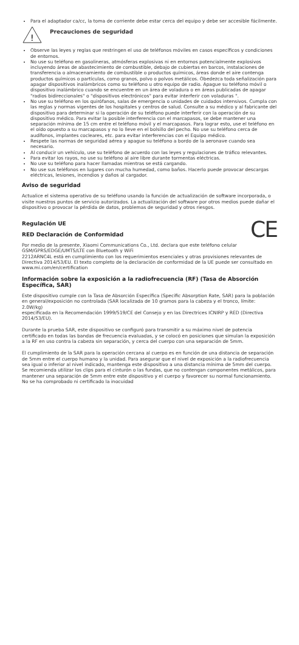Para el adaptador ca/cc, la toma de corriente debe estar cerca del equipo y debe ser accesible fácilmente.
!
Precauciones de seguridad
Observe las leyes y reglas que restringen el uso de teléfonos móviles en casos específicos y condiciones de entornos.
No use su teléfono en gasolineras, atmósferas explosivas ni en entornos potencialmente explosivos incluyendo áreas de abastecimiento de combustible, debajo de cubiertas en barcos, instalaciones de transferencia o almacenamiento de combustible o productos químicos, áreas donde el aire contenga productos químicos o partículas, como granos, polvo o polvos metálicos. Obedezca toda señalización para apagar dispositivos inalámbricos como su teléfono u otro equipo de radio. Apague su teléfono móvil o dispositivo inalámbrico cuando se encuentre en un área de voladura o en áreas publicadas de apagar "radios bidireccionales" o "dispositivos electrónicos" para evitar interferir con voladuras ".
No use su teléfono en los quirófanos, salas de emergencia o unidades de cuidados intensivos. Cumpla con las reglas y normas vigentes de los hospitales y centros de salud. Consulte a su médico y al fabricante del dispositivo para determinar si la operación de su teléfono puede interferir con la operación de su dispositivo médico. Para evitar la posible interferencia con el marcapasos, se debe mantener una separación mínima de 15 cm entre el teléfono móvil y el marcapasos. Para lograr esto, use el teléfono en el oído opuesto a su marcapasos y no lo lleve en el bolsillo del pecho. No use su teléfono cerca de audífonos, implantes cocleares, etc. para evitar interferencias con el Equipo médico.
Respete las normas de seguridad aérea y apague su teléfono a bordo de la aeronave cuando sea necesario.
Al conducir un vehículo, use su teléfono de acuerdo con las leyes y regulaciones de tráfico relevantes.
Para evitar los rayos, no use su teléfono al aire libre durante tormentas eléctricas.
No use su teléfono para hacer llamadas mientras se está cargando.
No use sus teléfonos en lugares con mucha humedad, como baños. Hacerlo puede provocar descargas eléctricas, lesiones, incendios y daños al cargador.
Aviso de seguridad
Actualice el sistema operativo de su teléfono usando la función de actualización de software incorporada, o visite nuestros puntos de servicio autorizados. La actualización del software por otros medios puede dañar el dispositivo o provocar la pérdida de datos, problemas de seguridad y otros riesgos.
Regulación UE
RED Declaración de Conformidad
CE
Por medio de la presente, Xiaomi Communications Co., Ltd. declara que este teléfono celular GSM/GPRS/EDGE/UMTS/LTE con Bluetooth y WiFi
2212ARNC4L está en cumplimiento con los requerimientos esenciales y otras provisiones relevantes de Directiva 2014/53/EU. El texto completo de la declaración de conformidad de la UE puede ser consultado en
www.mi.com/en/certification
Información sobre la exposición a la radiofrecuencia (RF) (Tasa de Absorción Específica, SAR)
Este dispositivo cumple con la Tasa de Absorción Específica (Specific Absorption Rate, SAR) para la población en general/exposición no controlada (SAR localizada de 10 gramos para la cabeza y el tronco, límite: 2.0W/kg)
especificada en la Recomendación 1999/519/CE del Consejo y en las Directrices ICNIRP y RED (Directiva 2014/53/EU).
Durante la prueba SAR, este dispositivo se configuró para transmitir a su máximo nivel de potencia certificado en todas las bandas de frecuencia evaluadas, y se colocó en posiciones que simulan la exposición a la RF en uso contra la cabeza sin separación, y cerca del cuerpo con una separación de 5mm.
El cumplimiento de la SAR para la operación cercana al cuerpo es en función de una distancia de separación de 5mm entre el cuerpo humano y la unidad. Para asegurar que el nivel de exposición a la radiofrecuencia sea igual o inferior al nivel indicado, mantenga este dispositivo a una distancia mínima de 5mm del cuerpo. Se recomienda utilizar los clips para el cinturón o las fundas, que no contengan componentes metálicos, para mantener una separación de 5mm entre este dispositivo y el cuerpo y favorecer su normal funcionamiento. No se ha comprobado ni certificado la inocuidad